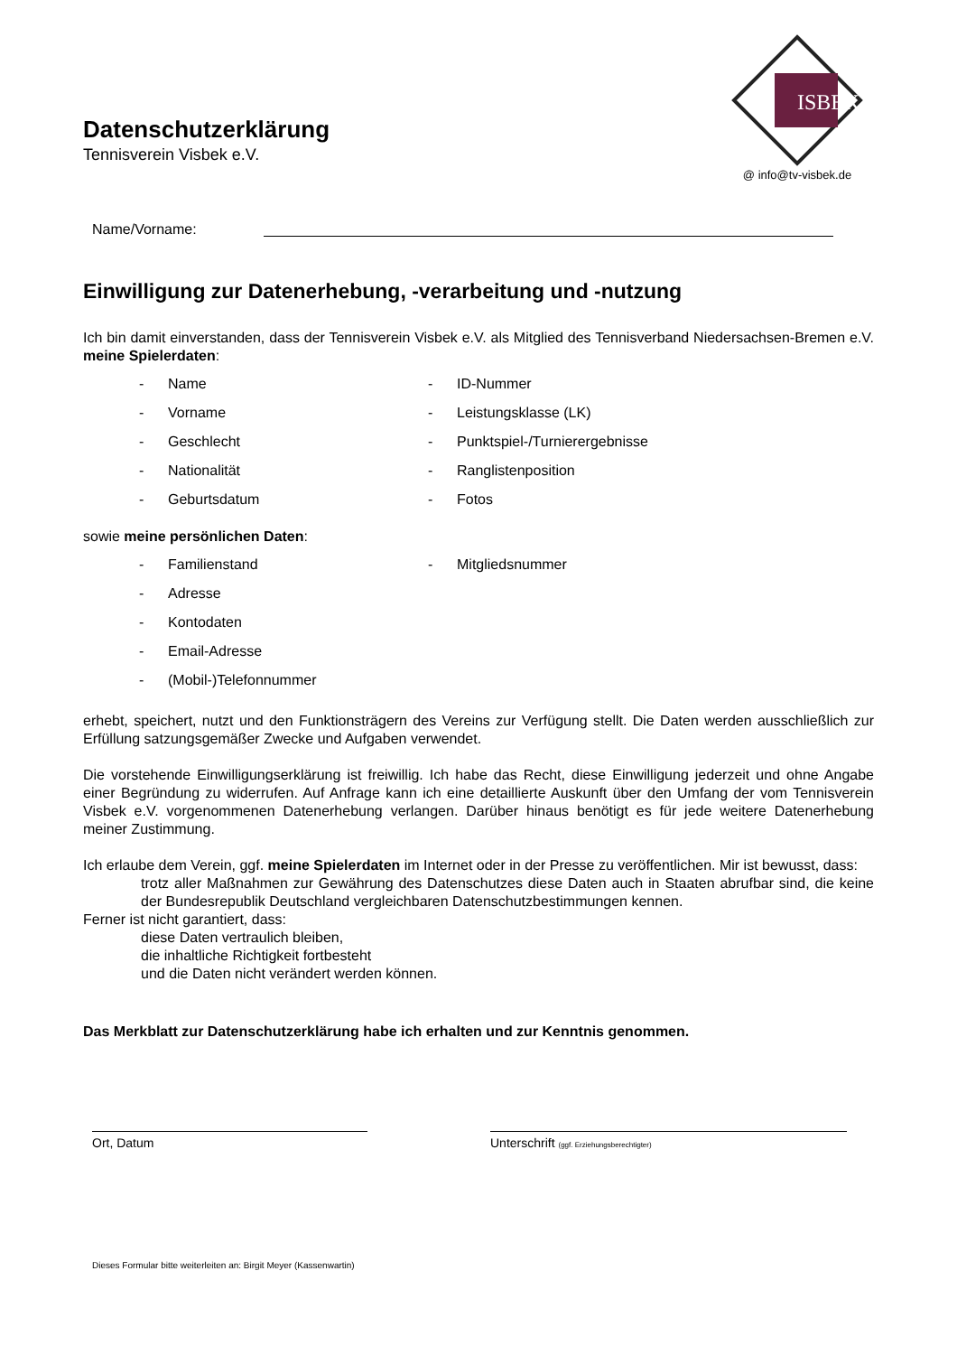Datenschutzerklärung
Tennisverein Visbek e.V.
ISBEK
@ info@tv-visbek.de
Name/Vorname:
Einwilligung zur Datenerhebung, -verarbeitung und -nutzung
Ich bin damit einverstanden, dass der Tennisverein Visbek e.V. als Mitglied des Tennisverband Niedersachsen-Bremen e.V. meine Spielerdaten:
- Name
- ID-Nummer
- Vorname
- Leistungsklasse (LK)
- Geschlecht
- Punktspiel-/Turnierergebnisse
- Nationalität
- Ranglistenposition
- Geburtsdatum
- Fotos
sowie meine persönlichen Daten:
- Familienstand
- Mitgliedsnummer
- Adresse
- Kontodaten
- Email-Adresse
- (Mobil-)Telefonnummer
erhebt, speichert, nutzt und den Funktionsträgern des Vereins zur Verfügung stellt. Die Daten werden ausschließlich zur Erfüllung satzungsgemäßer Zwecke und Aufgaben verwendet.
Die vorstehende Einwilligungserklärung ist freiwillig. Ich habe das Recht, diese Einwilligung jederzeit und ohne Angabe einer Begründung zu widerrufen. Auf Anfrage kann ich eine detaillierte Auskunft über den Umfang der vom Tennisverein Visbek e.V. vorgenommenen Datenerhebung verlangen. Darüber hinaus benötigt es für jede weitere Datenerhebung meiner Zustimmung.
Ich erlaube dem Verein, ggf. meine Spielerdaten im Internet oder in der Presse zu veröffentlichen. Mir ist bewusst, dass:
trotz aller Maßnahmen zur Gewährung des Datenschutzes diese Daten auch in Staaten abrufbar sind, die keine der Bundesrepublik Deutschland vergleichbaren Datenschutzbestimmungen kennen.
Ferner ist nicht garantiert, dass:
diese Daten vertraulich bleiben,
die inhaltliche Richtigkeit fortbesteht
und die Daten nicht verändert werden können.
Das Merkblatt zur Datenschutzerklärung habe ich erhalten und zur Kenntnis genommen.
Ort, Datum Unterschrift (ggf. Erziehungsberechtigter)
Dieses Formular bitte weiterleiten an: Birgit Meyer (Kassenwartin)